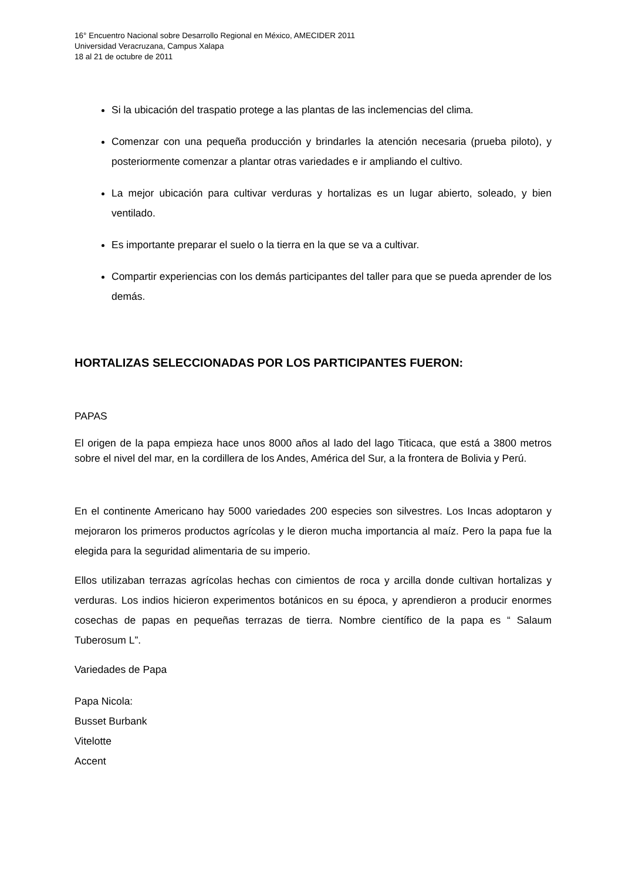16° Encuentro Nacional sobre Desarrollo Regional en México, AMECIDER 2011
Universidad Veracruzana, Campus Xalapa
18 al 21 de octubre de 2011
Si la ubicación del traspatio protege a las plantas de las inclemencias del clima.
Comenzar con una pequeña producción y brindarles la atención necesaria (prueba piloto), y posteriormente comenzar a plantar otras variedades e ir ampliando el cultivo.
La mejor ubicación para cultivar verduras y hortalizas es un lugar abierto, soleado, y bien ventilado.
Es importante preparar el suelo o la tierra en la que se va a cultivar.
Compartir experiencias con los demás participantes del taller para que se pueda aprender de los demás.
HORTALIZAS SELECCIONADAS POR LOS PARTICIPANTES FUERON:
PAPAS
El origen de la papa empieza hace unos 8000 años al lado del lago Titicaca, que está a 3800 metros sobre el nivel del mar, en la cordillera de los Andes, América del Sur, a la frontera de Bolivia y Perú.
En el continente Americano hay 5000 variedades 200 especies son silvestres. Los Incas adoptaron y mejoraron los primeros productos agrícolas y le dieron mucha importancia al maíz. Pero la papa fue la elegida para la seguridad alimentaria de su imperio.
Ellos utilizaban terrazas agrícolas hechas con cimientos de roca y arcilla donde cultivan hortalizas y verduras. Los indios hicieron experimentos botánicos en su época, y aprendieron a producir enormes cosechas de papas en pequeñas terrazas de tierra. Nombre científico de la papa es “ Salaum Tuberosum L”.
Variedades de Papa
Papa Nicola:
Busset Burbank
Vitelotte
Accent